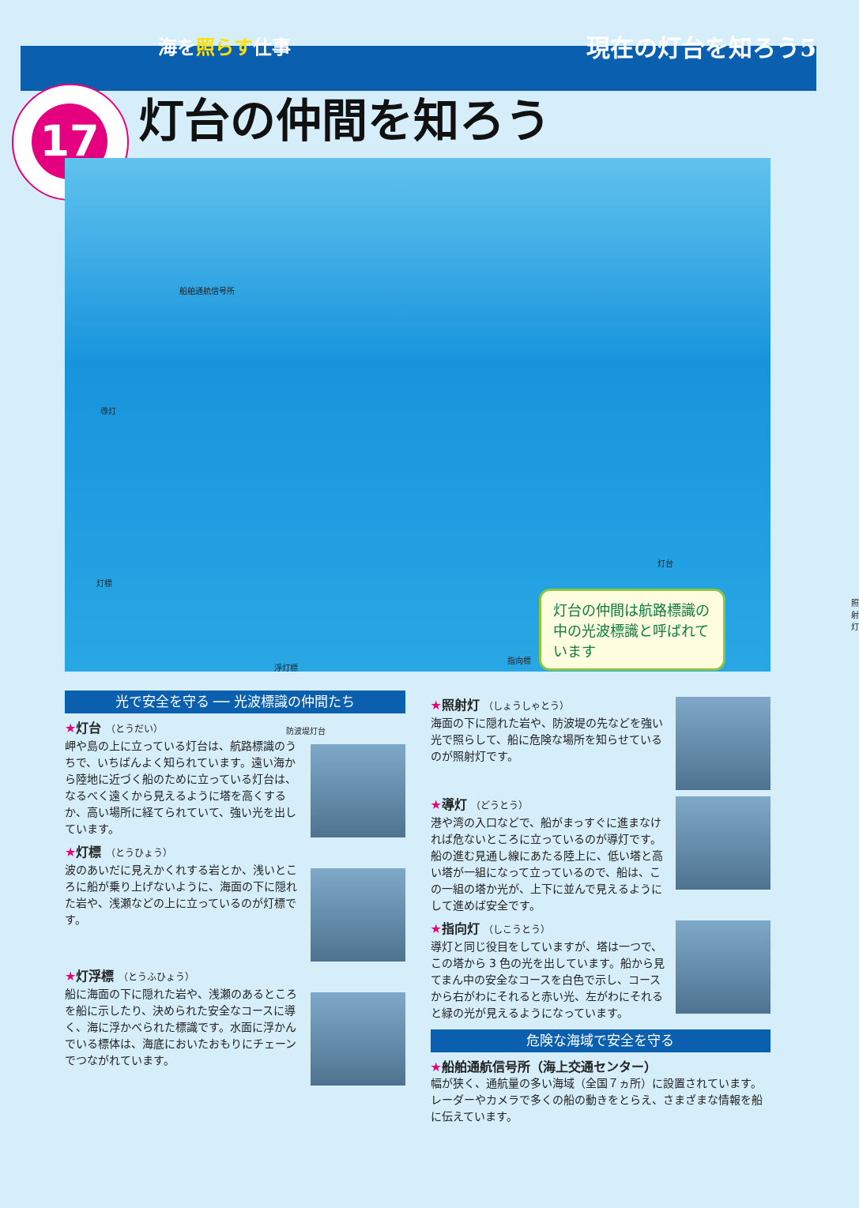海を照らす仕事
現在の灯台を知ろう5
17
灯台の仲間を知ろう
船舶通航信号所
導灯
灯標
浮灯標
防波堤灯台
灯台
照射灯
灯台の仲間は航路標識の中の光波標識と呼ばれています
指向標
光で安全を守る ── 光波標識の仲間たち
★灯台 （とうだい）
岬や島の上に立っている灯台は、航路標識のうちで、いちばんよく知られています。遠い海から陸地に近づく船のために立っている灯台は、なるべく遠くから見えるように塔を高くするか、高い場所に経てられていて、強い光を出しています。
★灯標 （とうひょう）
波のあいだに見えかくれする岩とか、浅いところに船が乗り上げないように、海面の下に隠れた岩や、浅瀬などの上に立っているのが灯標です。
★灯浮標 （とうふひょう）
船に海面の下に隠れた岩や、浅瀬のあるところを船に示したり、決められた安全なコースに導く、海に浮かべられた標識です。水面に浮かんでいる標体は、海底においたおもりにチェーンでつながれています。
★照射灯 （しょうしゃとう）
海面の下に隠れた岩や、防波堤の先などを強い光で照らして、船に危険な場所を知らせているのが照射灯です。
★導灯 （どうとう）
港や湾の入口などで、船がまっすぐに進まなければ危ないところに立っているのが導灯です。船の進む見通し線にあたる陸上に、低い塔と高い塔が一組になって立っているので、船は、この一組の塔か光が、上下に並んで見えるようにして進めば安全です。
★指向灯 （しこうとう）
導灯と同じ役目をしていますが、塔は一つで、この塔から 3 色の光を出しています。船から見てまん中の安全なコースを白色で示し、コースから右がわにそれると赤い光、左がわにそれると緑の光が見えるようになっています。
危険な海域で安全を守る
★船舶通航信号所（海上交通センター）
幅が狭く、通航量の多い海域（全国７ヵ所）に設置されています。レーダーやカメラで多くの船の動きをとらえ、さまざまな情報を船に伝えています。